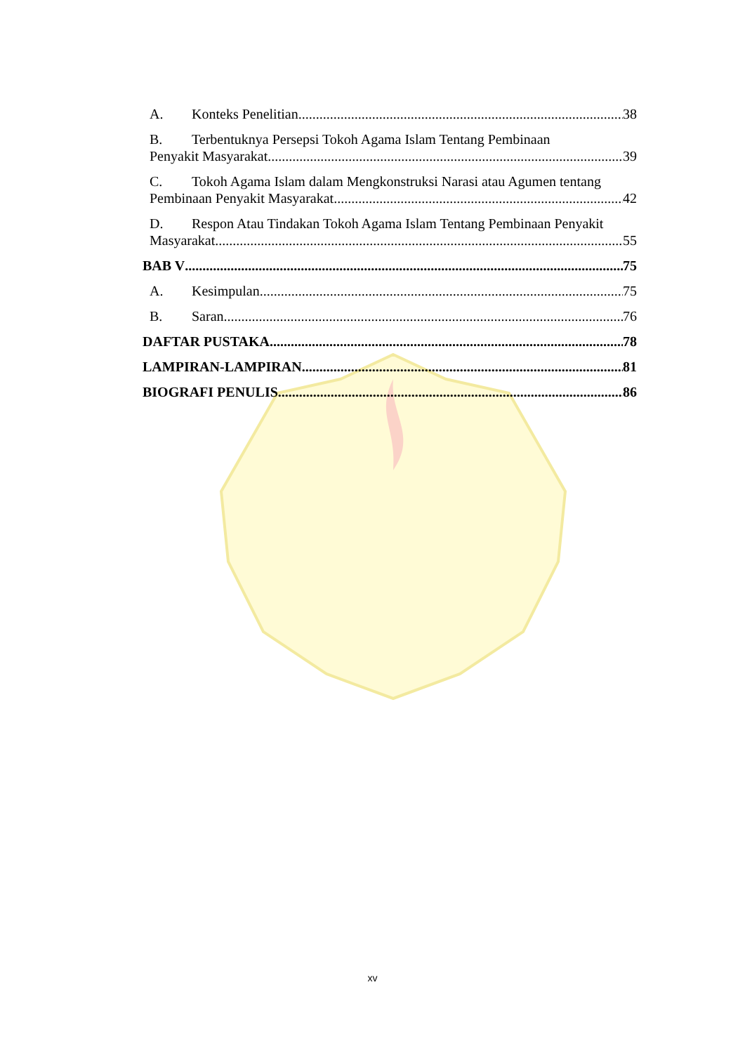A. Konteks Penelitian 38
B. Terbentuknya Persepsi Tokoh Agama Islam Tentang Pembinaan
Penyakit Masyarakat 39
C. Tokoh Agama Islam dalam Mengkonstruksi Narasi atau Agumen tentang
Pembinaan Penyakit Masyarakat 42
D. Respon Atau Tindakan Tokoh Agama Islam Tentang Pembinaan Penyakit
Masyarakat 55
BAB V 75
A. Kesimpulan 75
B. Saran 76
DAFTAR PUSTAKA 78
LAMPIRAN-LAMPIRAN 81
BIOGRAFI PENULIS 86
xv